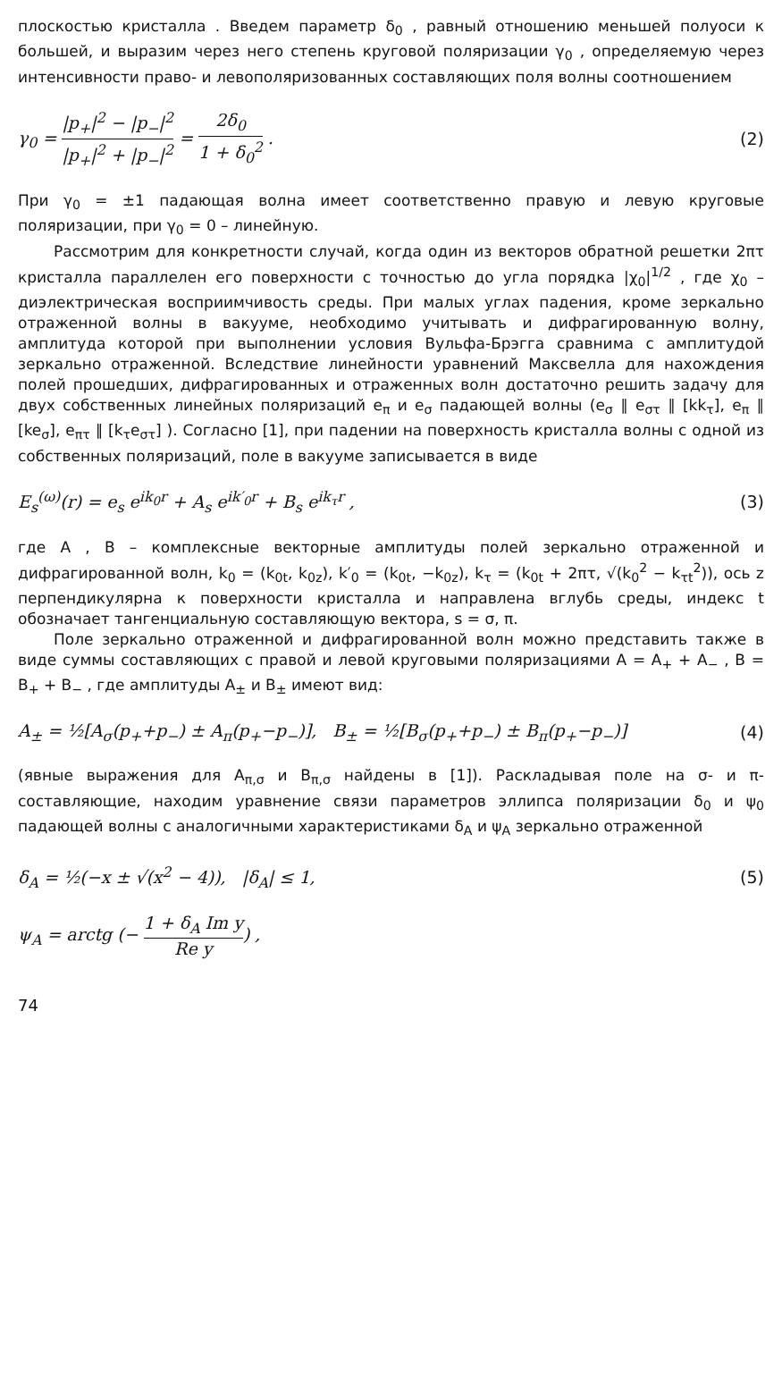плоскостью кристалла . Введем параметр δ<sub>0</sub> , равный отношению меньшей полуоси к большей, и выразим через него степень круговой поляризации γ<sub>0</sub> , определяемую через интенсивности право- и левополяризованных составляющих поля волны соотношением
γ<sub>0</sub> = |p<sub>+</sub>|<sup>2</sup> − |p<sub>−</sub>|<sup>2</sup> |p<sub>+</sub>|<sup>2</sup> + |p<sub>−</sub>|<sup>2</sup> = 2δ<sub>0</sub> 1 + δ<sub>0</sub><sup>2</sup> . (2)
При γ<sub>0</sub> = ±1 падающая волна имеет соответственно правую и левую круговые поляризации, при γ<sub>0</sub> = 0 – линейную.
Рассмотрим для конкретности случай, когда один из векторов обратной решетки 2πτ кристалла параллелен его поверхности с точностью до угла порядка |χ<sub>0</sub>|<sup>1/2</sup> , где χ<sub>0</sub> – диэлектрическая восприимчивость среды. При малых углах падения, кроме зеркально отраженной волны в вакууме, необходимо учитывать и дифрагированную волну, амплитуда которой при выполнении условия Вульфа-Брэгга сравнима с амплитудой зеркально отраженной. Вследствие линейности уравнений Максвелла для нахождения полей прошедших, дифрагированных и отраженных волн достаточно решить задачу для двух собственных линейных поляризаций e<sub>π</sub> и e<sub>σ</sub> падающей волны (e<sub>σ</sub> ∥ e<sub>στ</sub> ∥ [kk<sub>τ</sub>], e<sub>π</sub> ∥ [ke<sub>σ</sub>], e<sub>πτ</sub> ∥ [k<sub>τ</sub>e<sub>στ</sub>] ). Согласно [1], при падении на поверхность кристалла волны с одной из собственных поляризаций, поле в вакууме записывается в виде
E<sub>s</sub><sup>(ω)</sup>(r) = e<sub>s</sub> e<sup>ik<sub>0</sub>r</sup> + A<sub>s</sub> e<sup>ik′<sub>0</sub>r</sup> + B<sub>s</sub> e<sup>ik<sub>τ</sub>r</sup> , (3)
где A , B – комплексные векторные амплитуды полей зеркально отраженной и дифрагированной волн, k<sub>0</sub> = (k<sub>0t</sub>, k<sub>0z</sub>), k′<sub>0</sub> = (k<sub>0t</sub>, −k<sub>0z</sub>), k<sub>τ</sub> = (k<sub>0t</sub> + 2πτ, √(k<sub>0</sub><sup>2</sup> − k<sub>τt</sub><sup>2</sup>)), ось z перпендикулярна к поверхности кристалла и направлена вглубь среды, индекс t обозначает тангенциальную составляющую вектора, s = σ, π.
Поле зеркально отраженной и дифрагированной волн можно представить также в виде суммы составляющих с правой и левой круговыми поляризациями A = A<sub>+</sub> + A<sub>−</sub> , B = B<sub>+</sub> + B<sub>−</sub> , где амплитуды A<sub>±</sub> и B<sub>±</sub> имеют вид:
A<sub>±</sub> = ½[A<sub>σ</sub>(p<sub>+</sub>+p<sub>−</sub>) ± A<sub>π</sub>(p<sub>+</sub>−p<sub>−</sub>)], B<sub>±</sub> = ½[B<sub>σ</sub>(p<sub>+</sub>+p<sub>−</sub>) ± B<sub>π</sub>(p<sub>+</sub>−p<sub>−</sub>)] (4)
(явные выражения для A<sub>π,σ</sub> и B<sub>π,σ</sub> найдены в [1]). Раскладывая поле на σ- и π- составляющие, находим уравнение связи параметров эллипса поляризации δ<sub>0</sub> и ψ<sub>0</sub> падающей волны с аналогичными характеристиками δ<sub>A</sub> и ψ<sub>A</sub> зеркально отраженной
δ<sub>A</sub> = ½(−x ± √(x<sup>2</sup> − 4)), |δ<sub>A</sub>| ≤ 1, (5)
ψ<sub>A</sub> = arctg (− 1 + δ<sub>A</sub> Im y Re y) ,
74